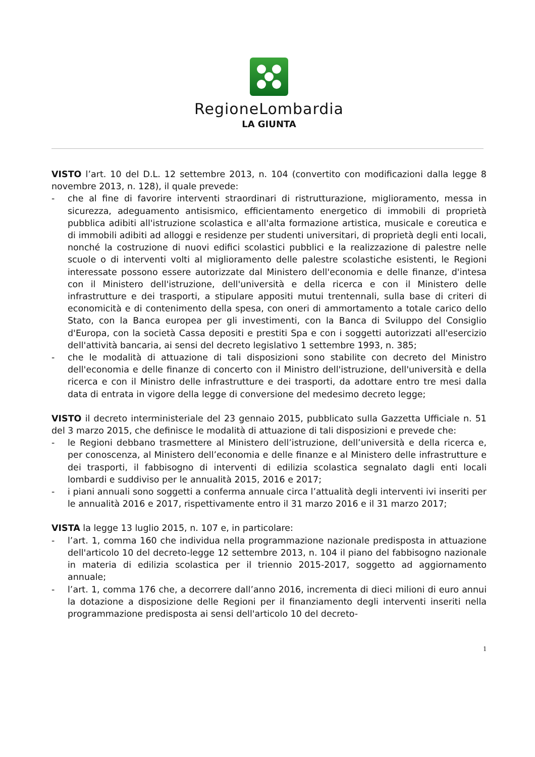RegioneLombardia
LA GIUNTA
VISTO l’art. 10 del D.L. 12 settembre 2013, n. 104 (convertito con modificazioni dalla legge 8 novembre 2013, n. 128), il quale prevede:
- che al fine di favorire interventi straordinari di ristrutturazione, miglioramento, messa in sicurezza, adeguamento antisismico, efficientamento energetico di immobili di proprietà pubblica adibiti all'istruzione scolastica e all'alta formazione artistica, musicale e coreutica e di immobili adibiti ad alloggi e residenze per studenti universitari, di proprietà degli enti locali, nonché la costruzione di nuovi edifici scolastici pubblici e la realizzazione di palestre nelle scuole o di interventi volti al miglioramento delle palestre scolastiche esistenti, le Regioni interessate possono essere autorizzate dal Ministero dell'economia e delle finanze, d'intesa con il Ministero dell'istruzione, dell'università e della ricerca e con il Ministero delle infrastrutture e dei trasporti, a stipulare appositi mutui trentennali, sulla base di criteri di economicità e di contenimento della spesa, con oneri di ammortamento a totale carico dello Stato, con la Banca europea per gli investimenti, con la Banca di Sviluppo del Consiglio d'Europa, con la società Cassa depositi e prestiti Spa e con i soggetti autorizzati all'esercizio dell'attività bancaria, ai sensi del decreto legislativo 1 settembre 1993, n. 385;
- che le modalità di attuazione di tali disposizioni sono stabilite con decreto del Ministro dell'economia e delle finanze di concerto con il Ministro dell'istruzione, dell'università e della ricerca e con il Ministro delle infrastrutture e dei trasporti, da adottare entro tre mesi dalla data di entrata in vigore della legge di conversione del medesimo decreto legge;
VISTO il decreto interministeriale del 23 gennaio 2015, pubblicato sulla Gazzetta Ufficiale n. 51 del 3 marzo 2015, che definisce le modalità di attuazione di tali disposizioni e prevede che:
- le Regioni debbano trasmettere al Ministero dell’istruzione, dell’università e della ricerca e, per conoscenza, al Ministero dell’economia e delle finanze e al Ministero delle infrastrutture e dei trasporti, il fabbisogno di interventi di edilizia scolastica segnalato dagli enti locali lombardi e suddiviso per le annualità 2015, 2016 e 2017;
- i piani annuali sono soggetti a conferma annuale circa l’attualità degli interventi ivi inseriti per le annualità 2016 e 2017, rispettivamente entro il 31 marzo 2016 e il 31 marzo 2017;
VISTA la legge 13 luglio 2015, n. 107 e, in particolare:
- l’art. 1, comma 160 che individua nella programmazione nazionale predisposta in attuazione dell'articolo 10 del decreto-legge 12 settembre 2013, n. 104 il piano del fabbisogno nazionale in materia di edilizia scolastica per il triennio 2015-2017, soggetto ad aggiornamento annuale;
- l’art. 1, comma 176 che, a decorrere dall’anno 2016, incrementa di dieci milioni di euro annui la dotazione a disposizione delle Regioni per il finanziamento degli interventi inseriti nella programmazione predisposta ai sensi dell'articolo 10 del decreto-
1